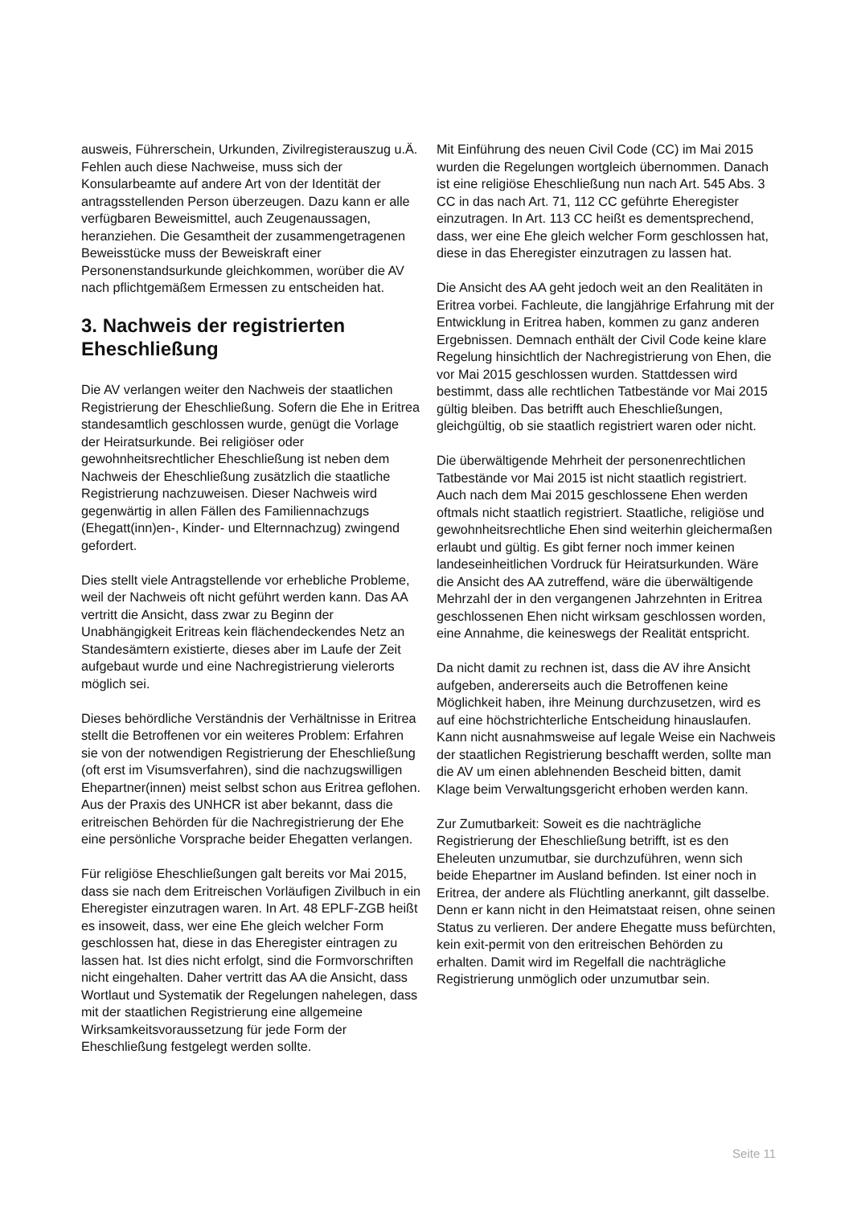ausweis, Führerschein, Urkunden, Zivilregisterauszug u.Ä. Fehlen auch diese Nachweise, muss sich der Konsularbeamte auf andere Art von der Identität der antragsstellenden Person überzeugen. Dazu kann er alle verfügbaren Beweismittel, auch Zeugenaussagen, heranziehen. Die Gesamtheit der zusammengetragenen Beweisstücke muss der Beweiskraft einer Personenstandsurkunde gleichkommen, worüber die AV nach pflichtgemäßem Ermessen zu entscheiden hat.
3. Nachweis der registrierten Eheschließung
Die AV verlangen weiter den Nachweis der staatlichen Registrierung der Eheschließung. Sofern die Ehe in Eritrea standesamtlich geschlossen wurde, genügt die Vorlage der Heiratsurkunde. Bei religiöser oder gewohnheitsrechtlicher Eheschließung ist neben dem Nachweis der Eheschließung zusätzlich die staatliche Registrierung nachzuweisen. Dieser Nachweis wird gegenwärtig in allen Fällen des Familiennachzugs (Ehegatt(inn)en-, Kinder- und Elternnachzug) zwingend gefordert.
Dies stellt viele Antragstellende vor erhebliche Probleme, weil der Nachweis oft nicht geführt werden kann. Das AA vertritt die Ansicht, dass zwar zu Beginn der Unabhängigkeit Eritreas kein flächendeckendes Netz an Standesämtern existierte, dieses aber im Laufe der Zeit aufgebaut wurde und eine Nachregistrierung vielerorts möglich sei.
Dieses behördliche Verständnis der Verhältnisse in Eritrea stellt die Betroffenen vor ein weiteres Problem: Erfahren sie von der notwendigen Registrierung der Eheschließung (oft erst im Visumsverfahren), sind die nachzugswilligen Ehepartner(innen) meist selbst schon aus Eritrea geflohen. Aus der Praxis des UNHCR ist aber bekannt, dass die eritreischen Behörden für die Nachregistrierung der Ehe eine persönliche Vorsprache beider Ehegatten verlangen.
Für religiöse Eheschließungen galt bereits vor Mai 2015, dass sie nach dem Eritreischen Vorläufigen Zivilbuch in ein Eheregister einzutragen waren. In Art. 48 EPLF-ZGB heißt es insoweit, dass, wer eine Ehe gleich welcher Form geschlossen hat, diese in das Eheregister eintragen zu lassen hat. Ist dies nicht erfolgt, sind die Formvorschriften nicht eingehalten. Daher vertritt das AA die Ansicht, dass Wortlaut und Systematik der Regelungen nahelegen, dass mit der staatlichen Registrierung eine allgemeine Wirksamkeitsvoraussetzung für jede Form der Eheschließung festgelegt werden sollte.
Mit Einführung des neuen Civil Code (CC) im Mai 2015 wurden die Regelungen wortgleich übernommen. Danach ist eine religiöse Eheschließung nun nach Art. 545 Abs. 3 CC in das nach Art. 71, 112 CC geführte Eheregister einzutragen. In Art. 113 CC heißt es dementsprechend, dass, wer eine Ehe gleich welcher Form geschlossen hat, diese in das Eheregister einzutragen zu lassen hat.
Die Ansicht des AA geht jedoch weit an den Realitäten in Eritrea vorbei. Fachleute, die langjährige Erfahrung mit der Entwicklung in Eritrea haben, kommen zu ganz anderen Ergebnissen. Demnach enthält der Civil Code keine klare Regelung hinsichtlich der Nachregistrierung von Ehen, die vor Mai 2015 geschlossen wurden. Stattdessen wird bestimmt, dass alle rechtlichen Tatbestände vor Mai 2015 gültig bleiben. Das betrifft auch Eheschließungen, gleichgültig, ob sie staatlich registriert waren oder nicht.
Die überwältigende Mehrheit der personenrechtlichen Tatbestände vor Mai 2015 ist nicht staatlich registriert. Auch nach dem Mai 2015 geschlossene Ehen werden oftmals nicht staatlich registriert. Staatliche, religiöse und gewohnheitsrechtliche Ehen sind weiterhin gleichermaßen erlaubt und gültig. Es gibt ferner noch immer keinen landeseinheitlichen Vordruck für Heiratsurkunden. Wäre die Ansicht des AA zutreffend, wäre die überwältigende Mehrzahl der in den vergangenen Jahrzehnten in Eritrea geschlossenen Ehen nicht wirksam geschlossen worden, eine Annahme, die keineswegs der Realität entspricht.
Da nicht damit zu rechnen ist, dass die AV ihre Ansicht aufgeben, andererseits auch die Betroffenen keine Möglichkeit haben, ihre Meinung durchzusetzen, wird es auf eine höchstrichterliche Entscheidung hinauslaufen. Kann nicht ausnahmsweise auf legale Weise ein Nachweis der staatlichen Registrierung beschafft werden, sollte man die AV um einen ablehnenden Bescheid bitten, damit Klage beim Verwaltungsgericht erhoben werden kann.
Zur Zumutbarkeit: Soweit es die nachträgliche Registrierung der Eheschließung betrifft, ist es den Eheleuten unzumutbar, sie durchzuführen, wenn sich beide Ehepartner im Ausland befinden. Ist einer noch in Eritrea, der andere als Flüchtling anerkannt, gilt dasselbe. Denn er kann nicht in den Heimatstaat reisen, ohne seinen Status zu verlieren. Der andere Ehegatte muss befürchten, kein exit-permit von den eritreischen Behörden zu erhalten. Damit wird im Regelfall die nachträgliche Registrierung unmöglich oder unzumutbar sein.
Seite 11